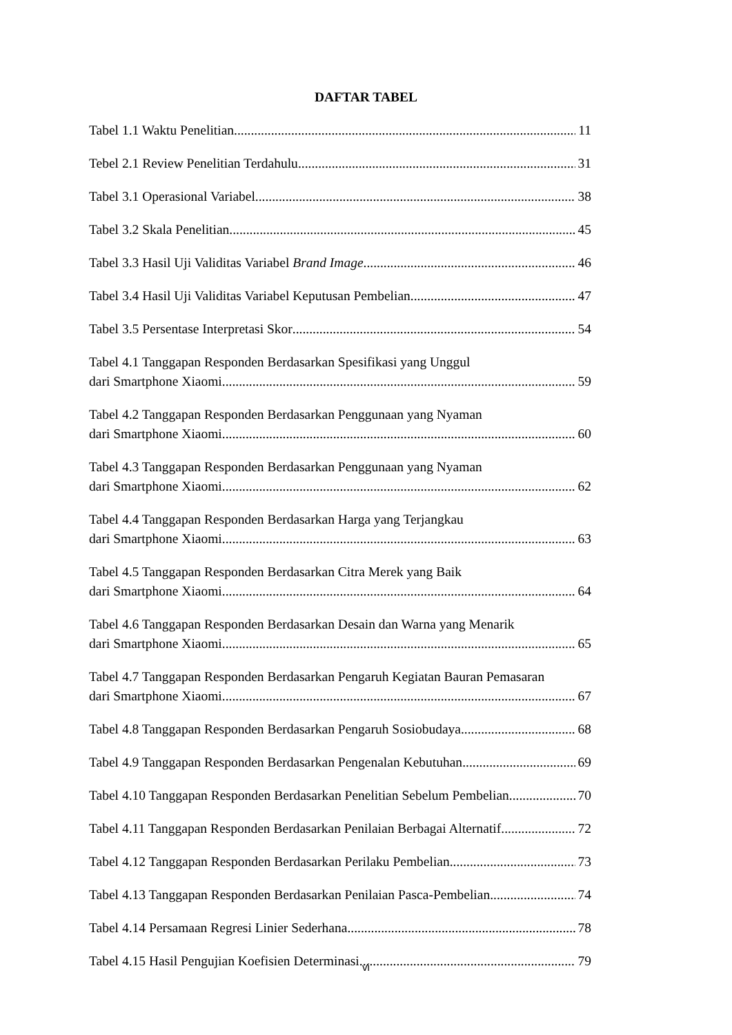DAFTAR TABEL
Tabel 1.1 Waktu Penelitian 11
Tebel 2.1 Review Penelitian Terdahulu 31
Tabel 3.1 Operasional Variabel 38
Tabel 3.2 Skala Penelitian 45
Tabel 3.3 Hasil Uji Validitas Variabel Brand Image 46
Tabel 3.4 Hasil Uji Validitas Variabel Keputusan Pembelian 47
Tabel 3.5 Persentase Interpretasi Skor 54
Tabel 4.1 Tanggapan Responden Berdasarkan Spesifikasi yang Unggul
dari Smartphone Xiaomi 59
Tabel 4.2 Tanggapan Responden Berdasarkan Penggunaan yang Nyaman
dari Smartphone Xiaomi 60
Tabel 4.3 Tanggapan Responden Berdasarkan Penggunaan yang Nyaman
dari Smartphone Xiaomi 62
Tabel 4.4 Tanggapan Responden Berdasarkan Harga yang Terjangkau
dari Smartphone Xiaomi 63
Tabel 4.5 Tanggapan Responden Berdasarkan Citra Merek yang Baik
dari Smartphone Xiaomi 64
Tabel 4.6 Tanggapan Responden Berdasarkan Desain dan Warna yang Menarik
dari Smartphone Xiaomi 65
Tabel 4.7 Tanggapan Responden Berdasarkan Pengaruh Kegiatan Bauran Pemasaran
dari Smartphone Xiaomi 67
Tabel 4.8 Tanggapan Responden Berdasarkan Pengaruh Sosiobudaya 68
Tabel 4.9 Tanggapan Responden Berdasarkan Pengenalan Kebutuhan 69
Tabel 4.10 Tanggapan Responden Berdasarkan Penelitian Sebelum Pembelian 70
Tabel 4.11 Tanggapan Responden Berdasarkan Penilaian Berbagai Alternatif 72
Tabel 4.12 Tanggapan Responden Berdasarkan Perilaku Pembelian 73
Tabel 4.13 Tanggapan Responden Berdasarkan Penilaian Pasca-Pembelian 74
Tabel 4.14 Persamaan Regresi Linier Sederhana 78
Tabel 4.15 Hasil Pengujian Koefisien Determinasi 79
vi